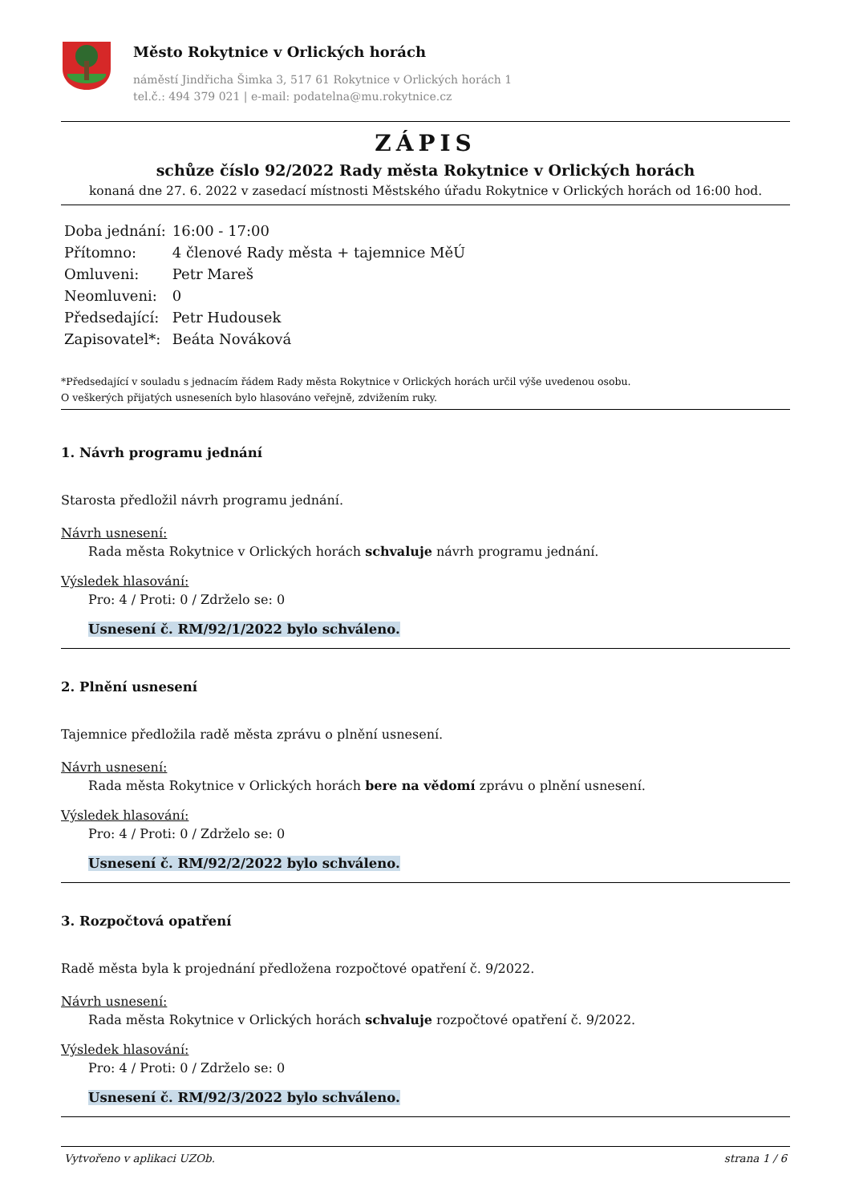Město Rokytnice v Orlických horách
náměstí Jindřicha Šimka 3, 517 61 Rokytnice v Orlických horách 1
tel.č.: 494 379 021 | e-mail: podatelna@mu.rokytnice.cz
ZÁPIS
schůze číslo 92/2022 Rady města Rokytnice v Orlických horách
konaná dne 27. 6. 2022 v zasedací místnosti Městského úřadu Rokytnice v Orlických horách od 16:00 hod.
| Doba jednání: | 16:00 - 17:00 |
| Přítomno: | 4 členové Rady města + tajemnice MěÚ |
| Omluveni: | Petr Mareš |
| Neomluveni: | 0 |
| Předsedající: | Petr Hudousek |
| Zapisovatel*: | Beáta Nováková |
*Předsedající v souladu s jednacím řádem Rady města Rokytnice v Orlických horách určil výše uvedenou osobu.
O veškerých přijatých usneseních bylo hlasováno veřejně, zdvižením ruky.
1. Návrh programu jednání
Starosta předložil návrh programu jednání.
Návrh usnesení:
Rada města Rokytnice v Orlických horách schvaluje návrh programu jednání.
Výsledek hlasování:
Pro: 4 / Proti: 0 / Zdrželo se: 0
Usnesení č. RM/92/1/2022 bylo schváleno.
2. Plnění usnesení
Tajemnice předložila radě města zprávu o plnění usnesení.
Návrh usnesení:
Rada města Rokytnice v Orlických horách bere na vědomí zprávu o plnění usnesení.
Výsledek hlasování:
Pro: 4 / Proti: 0 / Zdrželo se: 0
Usnesení č. RM/92/2/2022 bylo schváleno.
3. Rozpočtová opatření
Radě města byla k projednání předložena rozpočtové opatření č. 9/2022.
Návrh usnesení:
Rada města Rokytnice v Orlických horách schvaluje rozpočtové opatření č. 9/2022.
Výsledek hlasování:
Pro: 4 / Proti: 0 / Zdrželo se: 0
Usnesení č. RM/92/3/2022 bylo schváleno.
Vytvořeno v aplikaci UZOb. strana 1 / 6